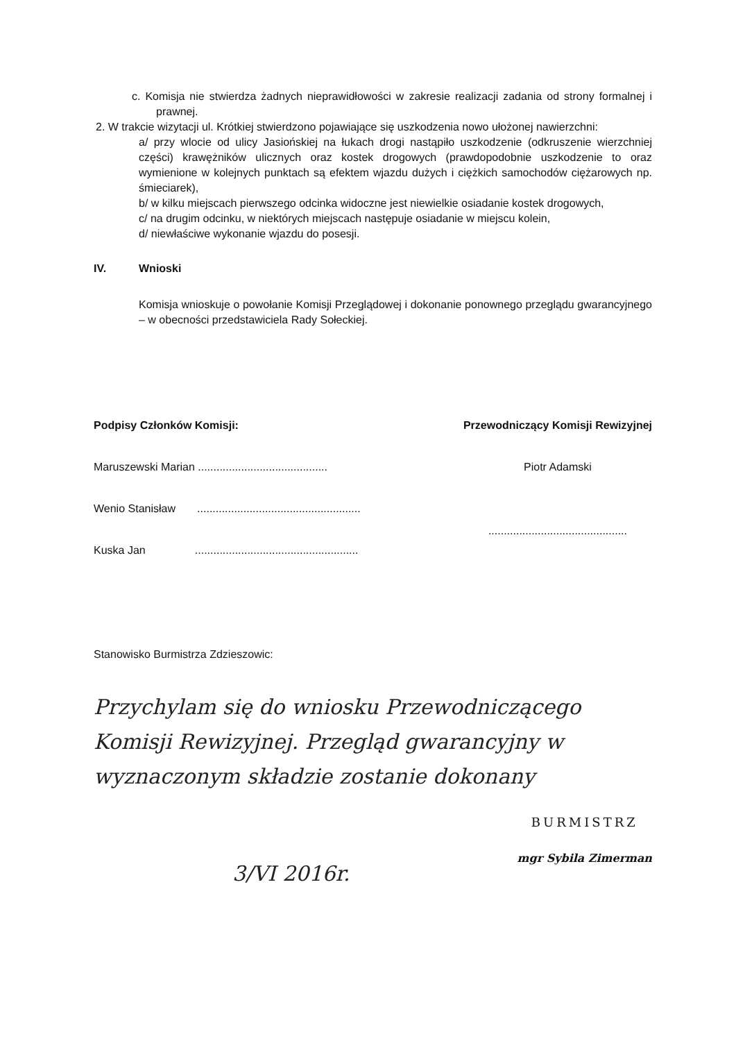c. Komisja nie stwierdza żadnych nieprawidłowości w zakresie realizacji zadania od strony formalnej i prawnej.
2. W trakcie wizytacji ul. Krótkiej stwierdzono pojawiające się uszkodzenia nowo ułożonej nawierzchni:
a/ przy wlocie od ulicy Jasiońskiej na łukach drogi nastąpiło uszkodzenie (odkruszenie wierzchniej części) krawężników ulicznych oraz kostek drogowych (prawdopodobnie uszkodzenie to oraz wymienione w kolejnych punktach są efektem wjazdu dużych i ciężkich samochodów ciężarowych np. śmieciarek),
b/ w kilku miejscach pierwszego odcinka widoczne jest niewielkie osiadanie kostek drogowych,
c/ na drugim odcinku, w niektórych miejscach następuje osiadanie w miejscu kolein,
d/ niewłaściwe wykonanie wjazdu do posesji.
IV. Wnioski
Komisja wnioskuje o powołanie Komisji Przeglądowej i dokonanie ponownego przeglądu gwarancyjnego – w obecności przedstawiciela Rady Sołeckiej.
Podpisy Członków Komisji:
Maruszewski Marian ..........................................
Wenio Stanisław .....................................................
Kuska Jan .....................................................
Przewodniczący Komisji Rewizyjnej
Piotr Adamski
.............................................
Stanowisko Burmistrza Zdzieszowic:
Przychylam się do wniosku Przewodniczącego Komisji Rewizyjnej. Przegląd gwarancyjny w wyznaczonym składzie zostanie dokonany
3/VI 2016r.
BURMISTRZ
mgr Sybila Zimerman